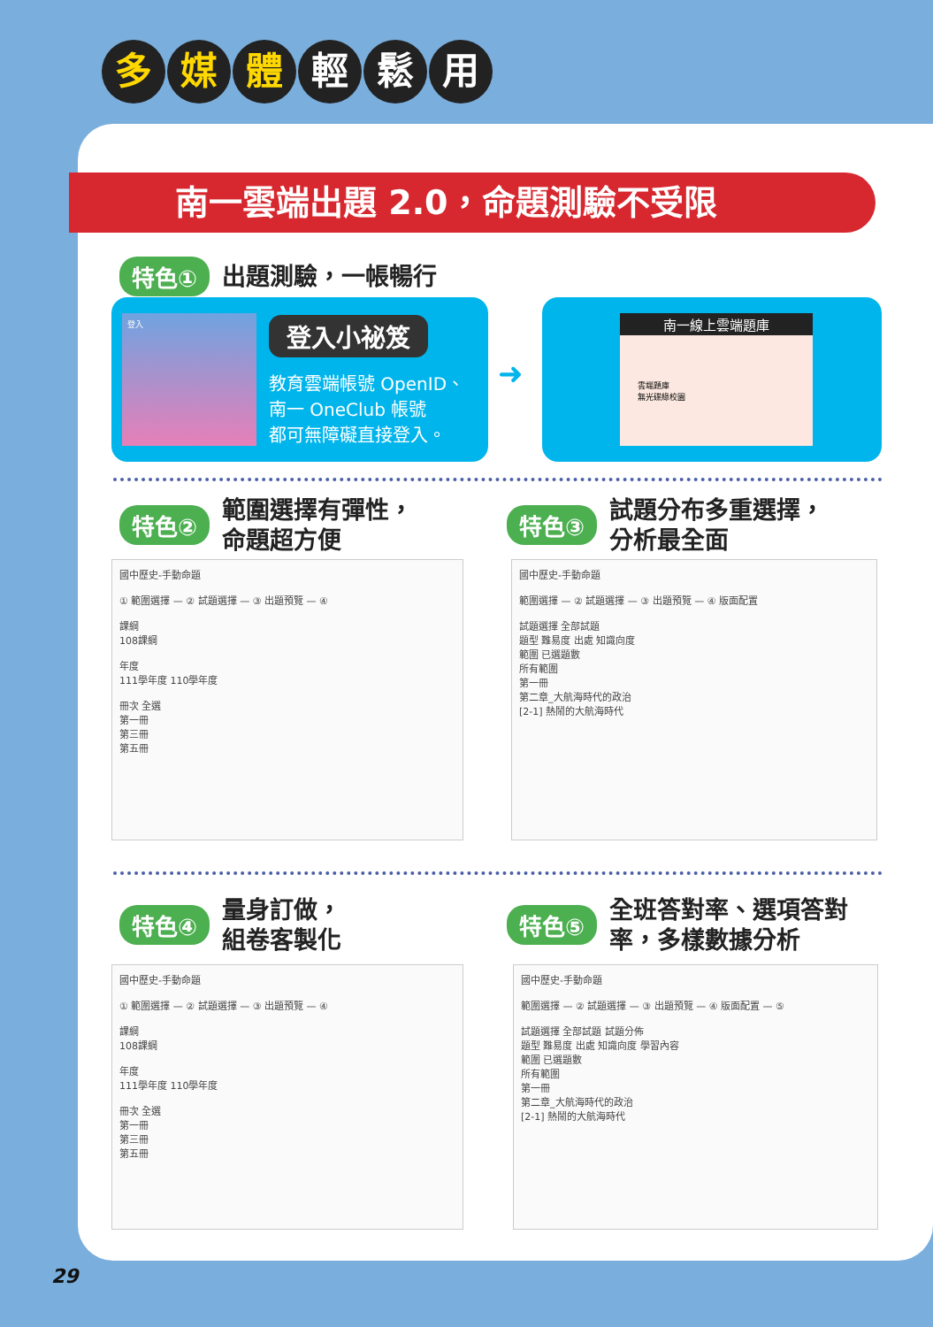多媒 體 輕 鬆 用
南一雲端出題 2.0，命題測驗不受限
特色① 出題測驗，一帳暢行
登入 登入小祕笈
教育雲端帳號 OpenID、
南一 OneClub 帳號
都可無障礙直接登入。
➜
南一線上雲端題庫
雲端題庫
無光碟綠校園
特色② 範圍選擇有彈性，
命題超方便
特色③ 試題分布多重選擇，
分析最全面
國中歷史-手動命題
① 範圍選擇 — ② 試題選擇 — ③ 出題預覽 — ④
課綱
108課綱
年度
111學年度 110學年度
冊次 全選
第一冊
第三冊
第五冊
國中歷史-手動命題
範圍選擇 — ② 試題選擇 — ③ 出題預覽 — ④ 版面配置
試題選擇 全部試題
題型 難易度 出處 知識向度
範圍 已選題數
所有範圍
第一冊
第二章_大航海時代的政治
[2-1] 熱鬧的大航海時代
特色④ 量身訂做，
組卷客製化
特色⑤ 全班答對率、選項答對
率，多樣數據分析
國中歷史-手動命題
① 範圍選擇 — ② 試題選擇 — ③ 出題預覽 — ④
課綱
108課綱
年度
111學年度 110學年度
冊次 全選
第一冊
第三冊
第五冊
國中歷史-手動命題
範圍選擇 — ② 試題選擇 — ③ 出題預覽 — ④ 版面配置 — ⑤
試題選擇 全部試題 試題分佈
題型 難易度 出處 知識向度 學習內容
範圍 已選題數
所有範圍
第一冊
第二章_大航海時代的政治
[2-1] 熱鬧的大航海時代
29